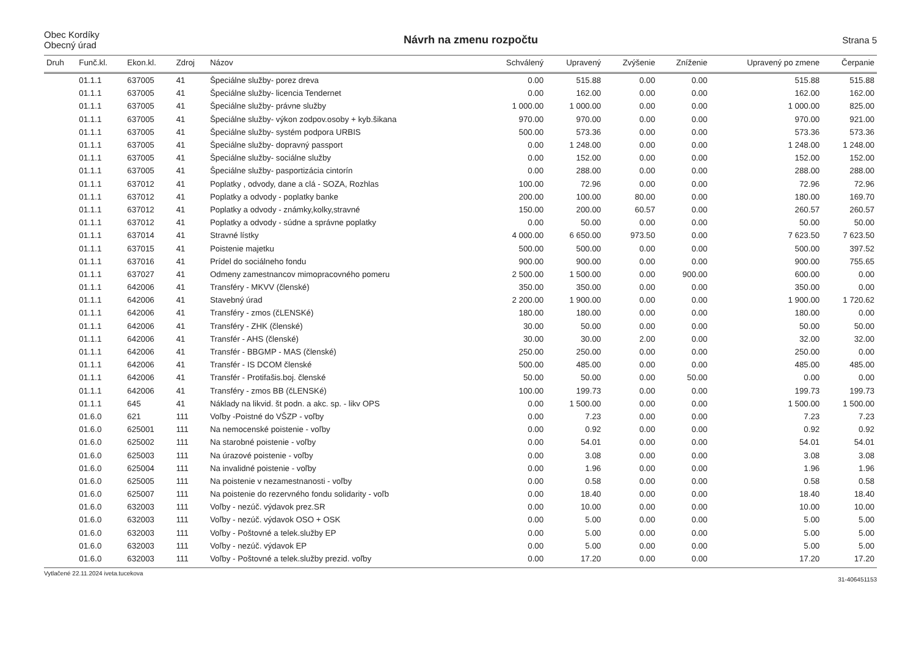Obec Kordíky
Obecný úrad
Návrh na zmenu rozpočtu
Strana 5
| Druh | Funč.kl. | Ekon.kl. | Zdroj | Názov | Schválený | Upravený | Zvýšenie | Zníženie | Upravený po zmene | Čerpanie |
| --- | --- | --- | --- | --- | --- | --- | --- | --- | --- | --- |
| | 01.1.1 | 637005 | 41 | Špeciálne služby- porez dreva | 0.00 | 515.88 | 0.00 | 0.00 | 515.88 | 515.88 |
| | 01.1.1 | 637005 | 41 | Špeciálne služby- licencia Tendernet | 0.00 | 162.00 | 0.00 | 0.00 | 162.00 | 162.00 |
| | 01.1.1 | 637005 | 41 | Špeciálne služby- právne služby | 1 000.00 | 1 000.00 | 0.00 | 0.00 | 1 000.00 | 825.00 |
| | 01.1.1 | 637005 | 41 | Špeciálne služby- výkon zodpov.osoby + kyb.šikana | 970.00 | 970.00 | 0.00 | 0.00 | 970.00 | 921.00 |
| | 01.1.1 | 637005 | 41 | Špeciálne služby- systém podpora URBIS | 500.00 | 573.36 | 0.00 | 0.00 | 573.36 | 573.36 |
| | 01.1.1 | 637005 | 41 | Špeciálne služby- dopravný passport | 0.00 | 1 248.00 | 0.00 | 0.00 | 1 248.00 | 1 248.00 |
| | 01.1.1 | 637005 | 41 | Špeciálne služby- sociálne služby | 0.00 | 152.00 | 0.00 | 0.00 | 152.00 | 152.00 |
| | 01.1.1 | 637005 | 41 | Špeciálne služby- pasportizácia cintorín | 0.00 | 288.00 | 0.00 | 0.00 | 288.00 | 288.00 |
| | 01.1.1 | 637012 | 41 | Poplatky , odvody, dane a clá - SOZA, Rozhlas | 100.00 | 72.96 | 0.00 | 0.00 | 72.96 | 72.96 |
| | 01.1.1 | 637012 | 41 | Poplatky a odvody - poplatky banke | 200.00 | 100.00 | 80.00 | 0.00 | 180.00 | 169.70 |
| | 01.1.1 | 637012 | 41 | Poplatky a odvody - známky,kolky,stravné | 150.00 | 200.00 | 60.57 | 0.00 | 260.57 | 260.57 |
| | 01.1.1 | 637012 | 41 | Poplatky a odvody - súdne a správne poplatky | 0.00 | 50.00 | 0.00 | 0.00 | 50.00 | 50.00 |
| | 01.1.1 | 637014 | 41 | Stravné lístky | 4 000.00 | 6 650.00 | 973.50 | 0.00 | 7 623.50 | 7 623.50 |
| | 01.1.1 | 637015 | 41 | Poistenie majetku | 500.00 | 500.00 | 0.00 | 0.00 | 500.00 | 397.52 |
| | 01.1.1 | 637016 | 41 | Prídel do sociálneho fondu | 900.00 | 900.00 | 0.00 | 0.00 | 900.00 | 755.65 |
| | 01.1.1 | 637027 | 41 | Odmeny zamestnancov mimopracovného pomeru | 2 500.00 | 1 500.00 | 0.00 | 900.00 | 600.00 | 0.00 |
| | 01.1.1 | 642006 | 41 | Transféry - MKVV (členské) | 350.00 | 350.00 | 0.00 | 0.00 | 350.00 | 0.00 |
| | 01.1.1 | 642006 | 41 | Stavebný úrad | 2 200.00 | 1 900.00 | 0.00 | 0.00 | 1 900.00 | 1 720.62 |
| | 01.1.1 | 642006 | 41 | Transféry - zmos (čLENSKé) | 180.00 | 180.00 | 0.00 | 0.00 | 180.00 | 0.00 |
| | 01.1.1 | 642006 | 41 | Transféry - ZHK (členské) | 30.00 | 50.00 | 0.00 | 0.00 | 50.00 | 50.00 |
| | 01.1.1 | 642006 | 41 | Transfér - AHS (členské) | 30.00 | 30.00 | 2.00 | 0.00 | 32.00 | 32.00 |
| | 01.1.1 | 642006 | 41 | Transfér - BBGMP - MAS (členské) | 250.00 | 250.00 | 0.00 | 0.00 | 250.00 | 0.00 |
| | 01.1.1 | 642006 | 41 | Transfér - IS DCOM členské | 500.00 | 485.00 | 0.00 | 0.00 | 485.00 | 485.00 |
| | 01.1.1 | 642006 | 41 | Transfér - Protifašis.boj. členské | 50.00 | 50.00 | 0.00 | 50.00 | 0.00 | 0.00 |
| | 01.1.1 | 642006 | 41 | Transféry - zmos BB (čLENSKé) | 100.00 | 199.73 | 0.00 | 0.00 | 199.73 | 199.73 |
| | 01.1.1 | 645 | 41 | Náklady na likvid. št podn. a akc. sp. - likv OPS | 0.00 | 1 500.00 | 0.00 | 0.00 | 1 500.00 | 1 500.00 |
| | 01.6.0 | 621 | 111 | Voľby -Poistné do VŠZP - voľby | 0.00 | 7.23 | 0.00 | 0.00 | 7.23 | 7.23 |
| | 01.6.0 | 625001 | 111 | Na nemocenské poistenie - voľby | 0.00 | 0.92 | 0.00 | 0.00 | 0.92 | 0.92 |
| | 01.6.0 | 625002 | 111 | Na starobné poistenie - voľby | 0.00 | 54.01 | 0.00 | 0.00 | 54.01 | 54.01 |
| | 01.6.0 | 625003 | 111 | Na úrazové poistenie - voľby | 0.00 | 3.08 | 0.00 | 0.00 | 3.08 | 3.08 |
| | 01.6.0 | 625004 | 111 | Na invalidné poistenie - voľby | 0.00 | 1.96 | 0.00 | 0.00 | 1.96 | 1.96 |
| | 01.6.0 | 625005 | 111 | Na poistenie v nezamestnanosti - voľby | 0.00 | 0.58 | 0.00 | 0.00 | 0.58 | 0.58 |
| | 01.6.0 | 625007 | 111 | Na poistenie do rezervného fondu solidarity - voľb | 0.00 | 18.40 | 0.00 | 0.00 | 18.40 | 18.40 |
| | 01.6.0 | 632003 | 111 | Voľby - nezúč. výdavok prez.SR | 0.00 | 10.00 | 0.00 | 0.00 | 10.00 | 10.00 |
| | 01.6.0 | 632003 | 111 | Voľby - nezúč. výdavok OSO + OSK | 0.00 | 5.00 | 0.00 | 0.00 | 5.00 | 5.00 |
| | 01.6.0 | 632003 | 111 | Voľby - Poštovné a telek.služby EP | 0.00 | 5.00 | 0.00 | 0.00 | 5.00 | 5.00 |
| | 01.6.0 | 632003 | 111 | Voľby - nezúč. výdavok EP | 0.00 | 5.00 | 0.00 | 0.00 | 5.00 | 5.00 |
| | 01.6.0 | 632003 | 111 | Voľby - Poštovné a telek.služby prezid. voľby | 0.00 | 17.20 | 0.00 | 0.00 | 17.20 | 17.20 |
Vytlačené 22.11.2024 iveta.tucekova 31-406451153